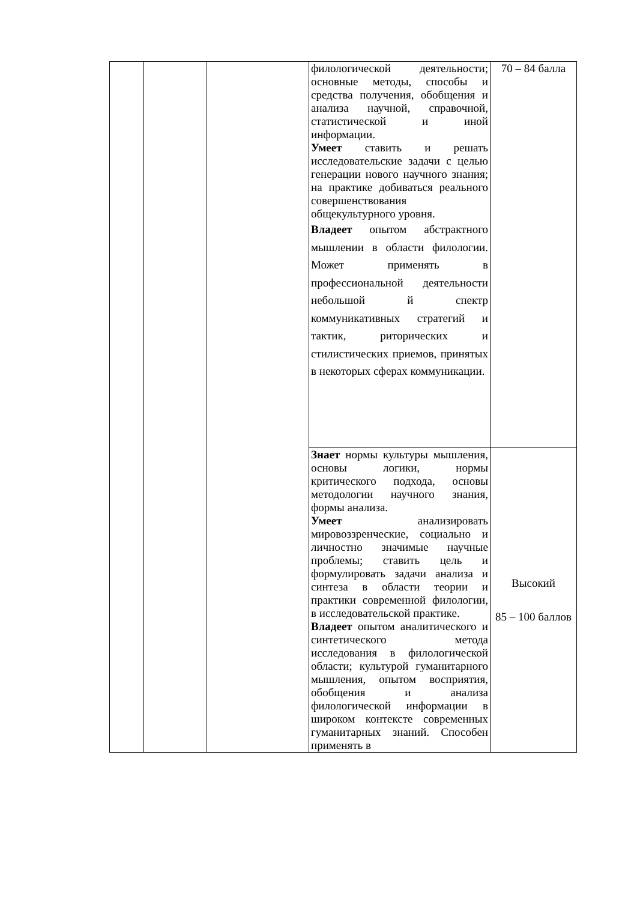| | | | филологической деятельности; основные методы, способы и средства получения, обобщения и анализа научной, справочной, статистической и иной информации. Умеет ставить и решать исследовательские задачи с целью генерации нового научного знания; на практике добиваться реального совершенствования общекультурного уровня. Владеет опытом абстрактного мышлении в области филологии. Может применять в профессиональной деятельности небольшой й спектр коммуникативных стратегий и тактик, риторических и стилистических приемов, принятых в некоторых сферах коммуникации. | 70 – 84 балла |
| | | | Знает нормы культуры мышления, основы логики, нормы критического подхода, основы методологии научного знания, формы анализа. Умеет анализировать мировоззренческие, социально и личностно значимые научные проблемы; ставить цель и формулировать задачи анализа и синтеза в области теории и практики современной филологии, в исследовательской практике. Владеет опытом аналитического и синтетического метода исследования в филологической области; культурой гуманитарного мышления, опытом восприятия, обобщения и анализа филологической информации в широком контексте современных гуманитарных знаний. Способен применять в | Высокий 85 – 100 баллов |